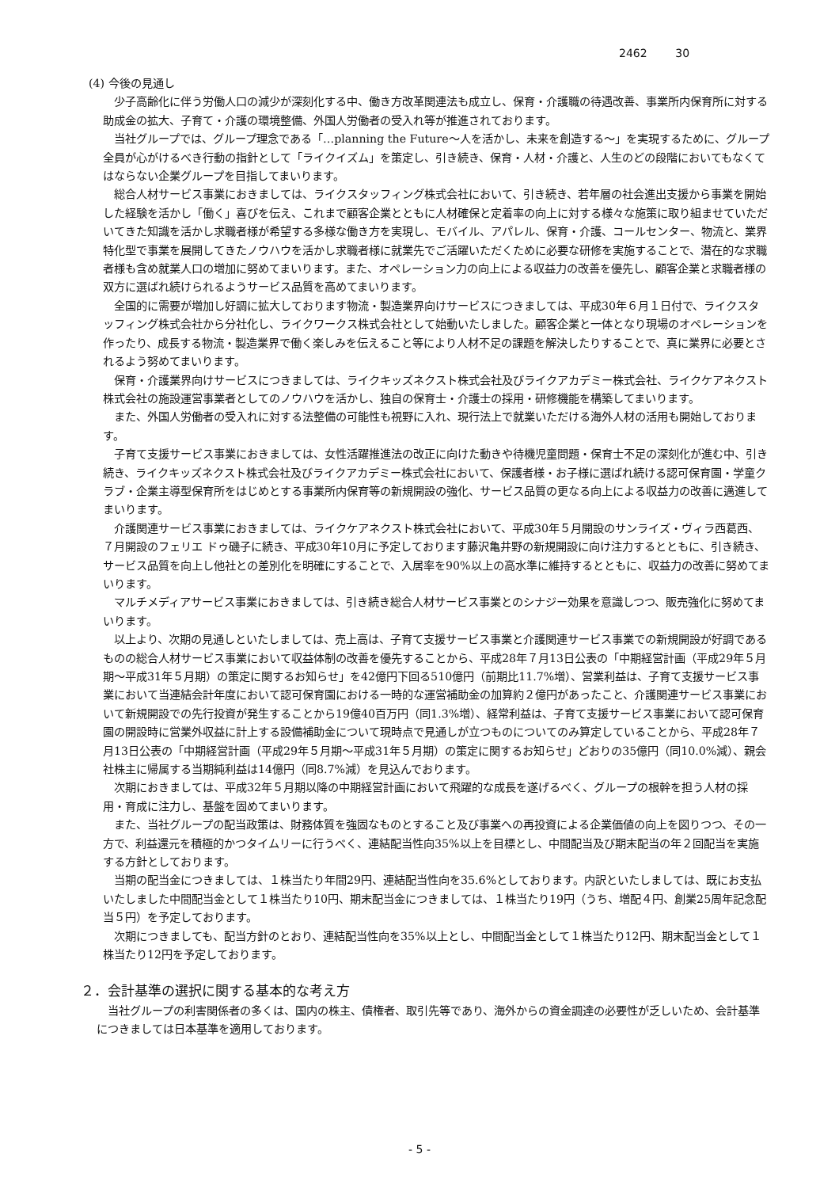2462 30
(4) 今後の見通し
少子高齢化に伴う労働人口の減少が深刻化する中、働き方改革関連法も成立し、保育・介護職の待遇改善、事業所内保育所に対する助成金の拡大、子育て・介護の環境整備、外国人労働者の受入れ等が推進されております。
当社グループでは、グループ理念である「…planning the Future～人を活かし、未来を創造する～」を実現するために、グループ全員が心がけるべき行動の指針として「ライクイズム」を策定し、引き続き、保育・人材・介護と、人生のどの段階においてもなくてはならない企業グループを目指してまいります。
総合人材サービス事業におきましては、ライクスタッフィング株式会社において、引き続き、若年層の社会進出支援から事業を開始した経験を活かし「働く」喜びを伝え、これまで顧客企業とともに人材確保と定着率の向上に対する様々な施策に取り組ませていただいてきた知識を活かし求職者様が希望する多様な働き方を実現し、モバイル、アパレル、保育・介護、コールセンター、物流と、業界特化型で事業を展開してきたノウハウを活かし求職者様に就業先でご活躍いただくために必要な研修を実施することで、潜在的な求職者様も含め就業人口の増加に努めてまいります。また、オペレーション力の向上による収益力の改善を優先し、顧客企業と求職者様の双方に選ばれ続けられるようサービス品質を高めてまいります。
全国的に需要が増加し好調に拡大しております物流・製造業界向けサービスにつきましては、平成30年６月１日付で、ライクスタッフィング株式会社から分社化し、ライクワークス株式会社として始動いたしました。顧客企業と一体となり現場のオペレーションを作ったり、成長する物流・製造業界で働く楽しみを伝えること等により人材不足の課題を解決したりすることで、真に業界に必要とされるよう努めてまいります。
保育・介護業界向けサービスにつきましては、ライクキッズネクスト株式会社及びライクアカデミー株式会社、ライクケアネクスト株式会社の施設運営事業者としてのノウハウを活かし、独自の保育士・介護士の採用・研修機能を構築してまいります。
また、外国人労働者の受入れに対する法整備の可能性も視野に入れ、現行法上で就業いただける海外人材の活用も開始しております。
子育て支援サービス事業におきましては、女性活躍推進法の改正に向けた動きや待機児童問題・保育士不足の深刻化が進む中、引き続き、ライクキッズネクスト株式会社及びライクアカデミー株式会社において、保護者様・お子様に選ばれ続ける認可保育園・学童クラブ・企業主導型保育所をはじめとする事業所内保育等の新規開設の強化、サービス品質の更なる向上による収益力の改善に邁進してまいります。
介護関連サービス事業におきましては、ライクケアネクスト株式会社において、平成30年５月開設のサンライズ・ヴィラ西葛西、７月開設のフェリエ ドゥ磯子に続き、平成30年10月に予定しております藤沢亀井野の新規開設に向け注力するとともに、引き続き、サービス品質を向上し他社との差別化を明確にすることで、入居率を90%以上の高水準に維持するとともに、収益力の改善に努めてまいります。
マルチメディアサービス事業におきましては、引き続き総合人材サービス事業とのシナジー効果を意識しつつ、販売強化に努めてまいります。
以上より、次期の見通しといたしましては、売上高は、子育て支援サービス事業と介護関連サービス事業での新規開設が好調であるものの総合人材サービス事業において収益体制の改善を優先することから、平成28年７月13日公表の「中期経営計画（平成29年５月期～平成31年５月期）の策定に関するお知らせ」を42億円下回る510億円（前期比11.7%増）、営業利益は、子育て支援サービス事業において当連結会計年度において認可保育園における一時的な運営補助金の加算約２億円があったこと、介護関連サービス事業において新規開設での先行投資が発生することから19億40百万円（同1.3%増）、経常利益は、子育て支援サービス事業において認可保育園の開設時に営業外収益に計上する設備補助金について現時点で見通しが立つものについてのみ算定していることから、平成28年７月13日公表の「中期経営計画（平成29年５月期～平成31年５月期）の策定に関するお知らせ」どおりの35億円（同10.0%減）、親会社株主に帰属する当期純利益は14億円（同8.7%減）を見込んでおります。
次期におきましては、平成32年５月期以降の中期経営計画において飛躍的な成長を遂げるべく、グループの根幹を担う人材の採用・育成に注力し、基盤を固めてまいります。
また、当社グループの配当政策は、財務体質を強固なものとすること及び事業への再投資による企業価値の向上を図りつつ、その一方で、利益還元を積極的かつタイムリーに行うべく、連結配当性向35%以上を目標とし、中間配当及び期末配当の年２回配当を実施する方針としております。
当期の配当金につきましては、１株当たり年間29円、連結配当性向を35.6%としております。内訳といたしましては、既にお支払いたしました中間配当金として１株当たり10円、期末配当金につきましては、１株当たり19円（うち、増配４円、創業25周年記念配当５円）を予定しております。
次期につきましても、配当方針のとおり、連結配当性向を35%以上とし、中間配当金として１株当たり12円、期末配当金として１株当たり12円を予定しております。
２．会計基準の選択に関する基本的な考え方
当社グループの利害関係者の多くは、国内の株主、債権者、取引先等であり、海外からの資金調達の必要性が乏しいため、会計基準につきましては日本基準を適用しております。
- 5 -